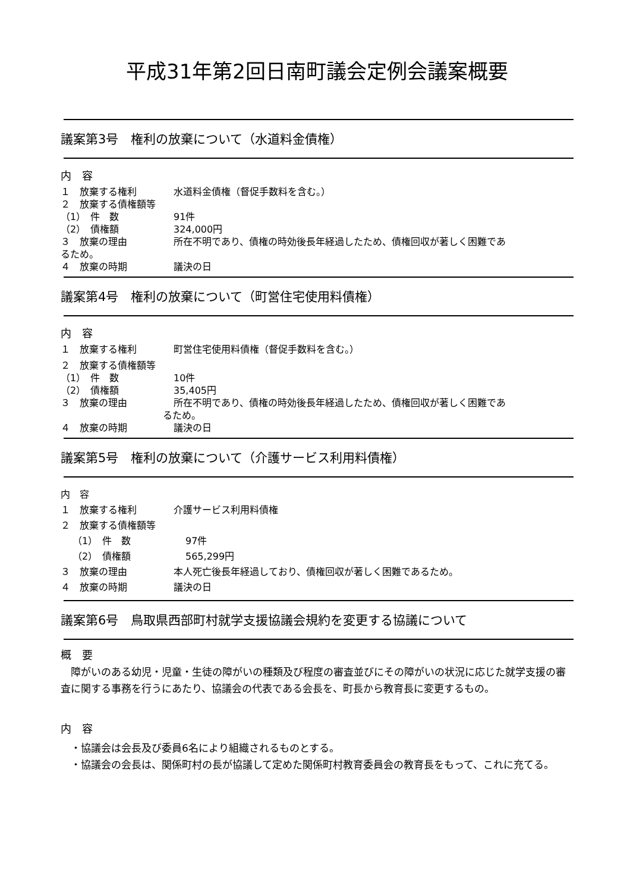平成31年第2回日南町議会定例会議案概要
議案第3号　権利の放棄について（水道料金債権）
内　容
１　放棄する権利 水道料金債権（督促手数料を含む。）
２　放棄する債権額等
（1）　件　数 91件
（2）　債権額 324,000円
３　放棄の理由 所在不明であり、債権の時効後長年経過したため、債権回収が著しく困難であ
るため。
４　放棄の時期 議決の日
議案第4号　権利の放棄について（町営住宅使用料債権）
内　容
１　放棄する権利 町営住宅使用料債権（督促手数料を含む。）
２　放棄する債権額等
（1）　件　数 10件
（2）　債権額 35,405円
３　放棄の理由 所在不明であり、債権の時効後長年経過したため、債権回収が著しく困難であ
るため。
４　放棄の時期 議決の日
議案第5号　権利の放棄について（介護サービス利用料債権）
内　容
１　放棄する権利 介護サービス利用料債権
２　放棄する債権額等
（1）　件　数 97件
（2）　債権額 565,299円
３　放棄の理由 本人死亡後長年経過しており、債権回収が著しく困難であるため。
４　放棄の時期 議決の日
議案第6号　鳥取県西部町村就学支援協議会規約を変更する協議について
概　要
　障がいのある幼児・児童・生徒の障がいの種類及び程度の審査並びにその障がいの状況に応じた就学支援の審査に関する事務を行うにあたり、協議会の代表である会長を、町長から教育長に変更するもの。
内　容
　・協議会は会長及び委員6名により組織されるものとする。
　・協議会の会長は、関係町村の長が協議して定めた関係町村教育委員会の教育長をもって、これに充てる。